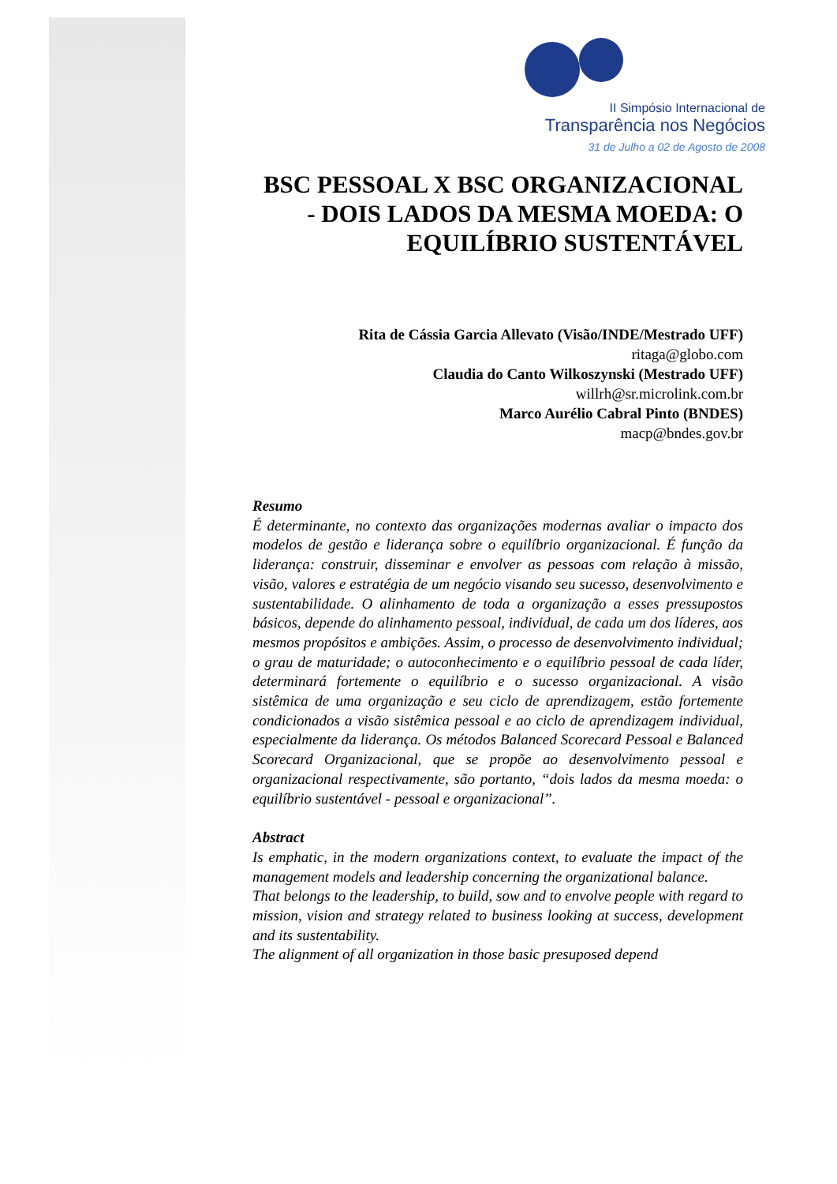II Simpósio Internacional de
Transparência nos Negócios
31 de Julho a 02 de Agosto de 2008
BSC PESSOAL X BSC ORGANIZACIONAL - DOIS LADOS DA MESMA MOEDA: O EQUILÍBRIO SUSTENTÁVEL
Rita de Cássia Garcia Allevato (Visão/INDE/Mestrado UFF)
ritaga@globo.com
Claudia do Canto Wilkoszynski (Mestrado UFF)
willrh@sr.microlink.com.br
Marco Aurélio Cabral Pinto (BNDES)
macp@bndes.gov.br
Resumo
É determinante, no contexto das organizações modernas avaliar o impacto dos modelos de gestão e liderança sobre o equilíbrio organizacional. É função da liderança: construir, disseminar e envolver as pessoas com relação à missão, visão, valores e estratégia de um negócio visando seu sucesso, desenvolvimento e sustentabilidade. O alinhamento de toda a organização a esses pressupostos básicos, depende do alinhamento pessoal, individual, de cada um dos líderes, aos mesmos propósitos e ambições. Assim, o processo de desenvolvimento individual; o grau de maturidade; o autoconhecimento e o equilíbrio pessoal de cada líder, determinará fortemente o equilíbrio e o sucesso organizacional. A visão sistêmica de uma organização e seu ciclo de aprendizagem, estão fortemente condicionados a visão sistêmica pessoal e ao ciclo de aprendizagem individual, especialmente da liderança. Os métodos Balanced Scorecard Pessoal e Balanced Scorecard Organizacional, que se propõe ao desenvolvimento pessoal e organizacional respectivamente, são portanto, “dois lados da mesma moeda: o equilíbrio sustentável - pessoal e organizacional”.
Abstract
Is emphatic, in the modern organizations context, to evaluate the impact of the management models and leadership concerning the organizational balance.
That belongs to the leadership, to build, sow and to envolve people with regard to mission, vision and strategy related to business looking at success, development and its sustentability.
The alignment of all organization in those basic presuposed depend